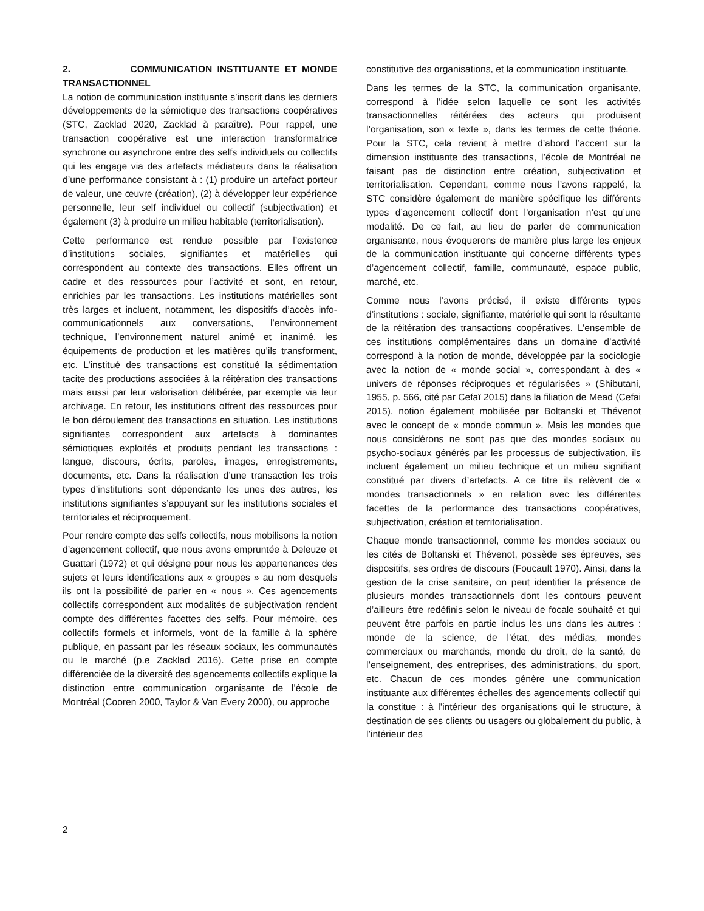2. COMMUNICATION INSTITUANTE ET MONDE TRANSACTIONNEL
La notion de communication instituante s’inscrit dans les derniers développements de la sémiotique des transactions coopératives (STC, Zacklad 2020, Zacklad à paraître). Pour rappel, une transaction coopérative est une interaction transformatrice synchrone ou asynchrone entre des selfs individuels ou collectifs qui les engage via des artefacts médiateurs dans la réalisation d’une performance consistant à : (1) produire un artefact porteur de valeur, une œuvre (création), (2) à développer leur expérience personnelle, leur self individuel ou collectif (subjectivation) et également (3) à produire un milieu habitable (territorialisation).
Cette performance est rendue possible par l’existence d’institutions sociales, signifiantes et matérielles qui correspondent au contexte des transactions. Elles offrent un cadre et des ressources pour l’activité et sont, en retour, enrichies par les transactions. Les institutions matérielles sont très larges et incluent, notamment, les dispositifs d’accès info-communicationnels aux conversations, l’environnement technique, l’environnement naturel animé et inanimé, les équipements de production et les matières qu’ils transforment, etc. L’institué des transactions est constitué la sédimentation tacite des productions associées à la réitération des transactions mais aussi par leur valorisation délibérée, par exemple via leur archivage. En retour, les institutions offrent des ressources pour le bon déroulement des transactions en situation. Les institutions signifiantes correspondent aux artefacts à dominantes sémiotiques exploités et produits pendant les transactions : langue, discours, écrits, paroles, images, enregistrements, documents, etc. Dans la réalisation d’une transaction les trois types d’institutions sont dépendante les unes des autres, les institutions signifiantes s’appuyant sur les institutions sociales et territoriales et réciproquement.
Pour rendre compte des selfs collectifs, nous mobilisons la notion d’agencement collectif, que nous avons empruntée à Deleuze et Guattari (1972) et qui désigne pour nous les appartenances des sujets et leurs identifications aux « groupes » au nom desquels ils ont la possibilité de parler en « nous ». Ces agencements collectifs correspondent aux modalités de subjectivation rendent compte des différentes facettes des selfs. Pour mémoire, ces collectifs formels et informels, vont de la famille à la sphère publique, en passant par les réseaux sociaux, les communautés ou le marché (p.e Zacklad 2016). Cette prise en compte différenciée de la diversité des agencements collectifs explique la distinction entre communication organisante de l’école de Montréal (Cooren 2000, Taylor & Van Every 2000), ou approche
constitutive des organisations, et la communication instituante.
Dans les termes de la STC, la communication organisante, correspond à l’idée selon laquelle ce sont les activités transactionnelles réitérées des acteurs qui produisent l’organisation, son « texte », dans les termes de cette théorie. Pour la STC, cela revient à mettre d’abord l’accent sur la dimension instituante des transactions, l’école de Montréal ne faisant pas de distinction entre création, subjectivation et territorialisation. Cependant, comme nous l’avons rappelé, la STC considère également de manière spécifique les différents types d’agencement collectif dont l’organisation n’est qu’une modalité. De ce fait, au lieu de parler de communication organisante, nous évoquerons de manière plus large les enjeux de la communication instituante qui concerne différents types d’agencement collectif, famille, communauté, espace public, marché, etc.
Comme nous l’avons précisé, il existe différents types d’institutions : sociale, signifiante, matérielle qui sont la résultante de la réitération des transactions coopératives. L’ensemble de ces institutions complémentaires dans un domaine d’activité correspond à la notion de monde, développée par la sociologie avec la notion de « monde social », correspondant à des « univers de réponses réciproques et régularisées » (Shibutani, 1955, p. 566, cité par Cefaï 2015) dans la filiation de Mead (Cefai 2015), notion également mobilisée par Boltanski et Thévenot avec le concept de « monde commun ». Mais les mondes que nous considérons ne sont pas que des mondes sociaux ou psycho-sociaux générés par les processus de subjectivation, ils incluent également un milieu technique et un milieu signifiant constitué par divers d’artefacts. A ce titre ils relèvent de « mondes transactionnels » en relation avec les différentes facettes de la performance des transactions coopératives, subjectivation, création et territorialisation.
Chaque monde transactionnel, comme les mondes sociaux ou les cités de Boltanski et Thévenot, possède ses épreuves, ses dispositifs, ses ordres de discours (Foucault 1970). Ainsi, dans la gestion de la crise sanitaire, on peut identifier la présence de plusieurs mondes transactionnels dont les contours peuvent d’ailleurs être redéfinis selon le niveau de focale souhaité et qui peuvent être parfois en partie inclus les uns dans les autres : monde de la science, de l’état, des médias, mondes commerciaux ou marchands, monde du droit, de la santé, de l’enseignement, des entreprises, des administrations, du sport, etc. Chacun de ces mondes génère une communication instituante aux différentes échelles des agencements collectif qui la constitue : à l’intérieur des organisations qui le structure, à destination de ses clients ou usagers ou globalement du public, à l’intérieur des
2